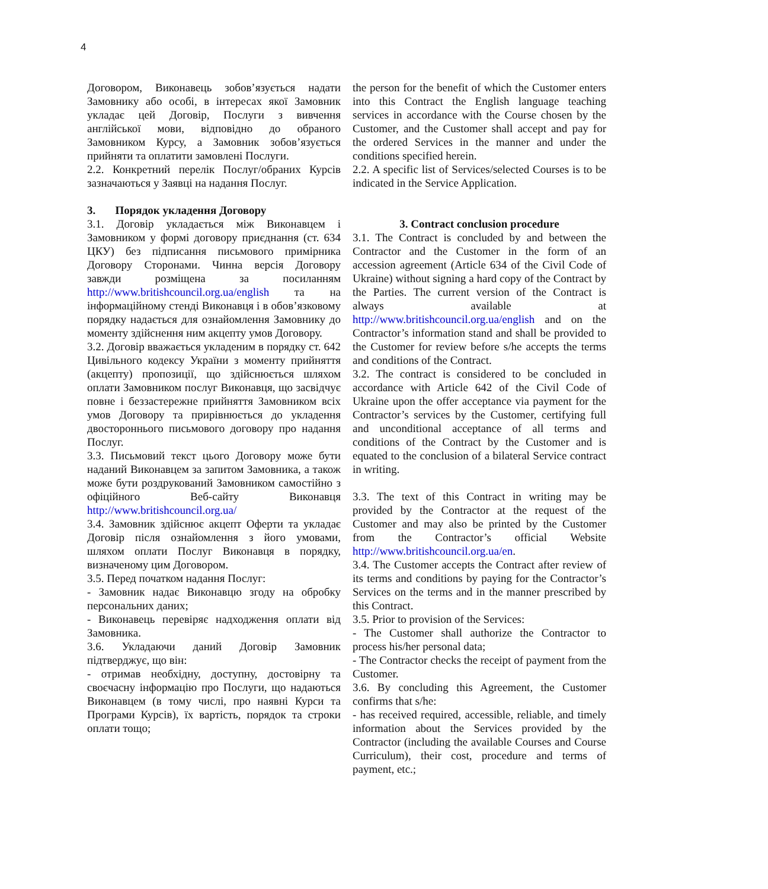4
Договором, Виконавець зобов’язується надати Замовнику або особі, в інтересах якої Замовник укладає цей Договір, Послуги з вивчення англійської мови, відповідно до обраного Замовником Курсу, а Замовник зобов’язується прийняти та оплатити замовлені Послуги.
2.2. Конкретний перелік Послуг/обраних Курсів зазначаються у Заявці на надання Послуг.
3. Порядок укладення Договору
3.1. Договір укладається між Виконавцем і Замовником у формі договору приєднання (ст. 634 ЦКУ) без підписання письмового примірника Договору Сторонами. Чинна версія Договору завжди розміщена за посиланням http://www.britishcouncil.org.ua/english та на інформаційному стенді Виконавця і в обов’язковому порядку надається для ознайомлення Замовнику до моменту здійснення ним акцепту умов Договору.
3.2. Договір вважається укладеним в порядку ст. 642 Цивільного кодексу України з моменту прийняття (акцепту) пропозиції, що здійснюється шляхом оплати Замовником послуг Виконавця, що засвідчує повне і беззастережне прийняття Замовником всіх умов Договору та прирівнюється до укладення двостороннього письмового договору про надання Послуг.
3.3. Письмовий текст цього Договору може бути наданий Виконавцем за запитом Замовника, а також може бути роздрукований Замовником самостійно з офіційного Веб-сайту Виконавця http://www.britishcouncil.org.ua/
3.4. Замовник здійснює акцепт Оферти та укладає Договір після ознайомлення з його умовами, шляхом оплати Послуг Виконавця в порядку, визначеному цим Договором.
3.5. Перед початком надання Послуг:
- Замовник надає Виконавцю згоду на обробку персональних даних;
- Виконавець перевіряє надходження оплати від Замовника.
3.6. Укладаючи даний Договір Замовник підтверджує, що він:
- отримав необхідну, доступну, достовірну та своєчасну інформацію про Послуги, що надаються Виконавцем (в тому числі, про наявні Курси та Програми Курсів), їх вартість, порядок та строки оплати тощо;
the person for the benefit of which the Customer enters into this Contract the English language teaching services in accordance with the Course chosen by the Customer, and the Customer shall accept and pay for the ordered Services in the manner and under the conditions specified herein.
2.2. A specific list of Services/selected Courses is to be indicated in the Service Application.
3. Contract conclusion procedure
3.1. The Contract is concluded by and between the Contractor and the Customer in the form of an accession agreement (Article 634 of the Civil Code of Ukraine) without signing a hard copy of the Contract by the Parties. The current version of the Contract is always available at http://www.britishcouncil.org.ua/english and on the Contractor’s information stand and shall be provided to the Customer for review before s/he accepts the terms and conditions of the Contract.
3.2. The contract is considered to be concluded in accordance with Article 642 of the Civil Code of Ukraine upon the offer acceptance via payment for the Contractor’s services by the Customer, certifying full and unconditional acceptance of all terms and conditions of the Contract by the Customer and is equated to the conclusion of a bilateral Service contract in writing.
3.3. The text of this Contract in writing may be provided by the Contractor at the request of the Customer and may also be printed by the Customer from the Contractor’s official Website http://www.britishcouncil.org.ua/en.
3.4. The Customer accepts the Contract after review of its terms and conditions by paying for the Contractor’s Services on the terms and in the manner prescribed by this Contract.
3.5. Prior to provision of the Services:
- The Customer shall authorize the Contractor to process his/her personal data;
- The Contractor checks the receipt of payment from the Customer.
3.6. By concluding this Agreement, the Customer confirms that s/he:
- has received required, accessible, reliable, and timely information about the Services provided by the Contractor (including the available Courses and Course Curriculum), their cost, procedure and terms of payment, etc.;